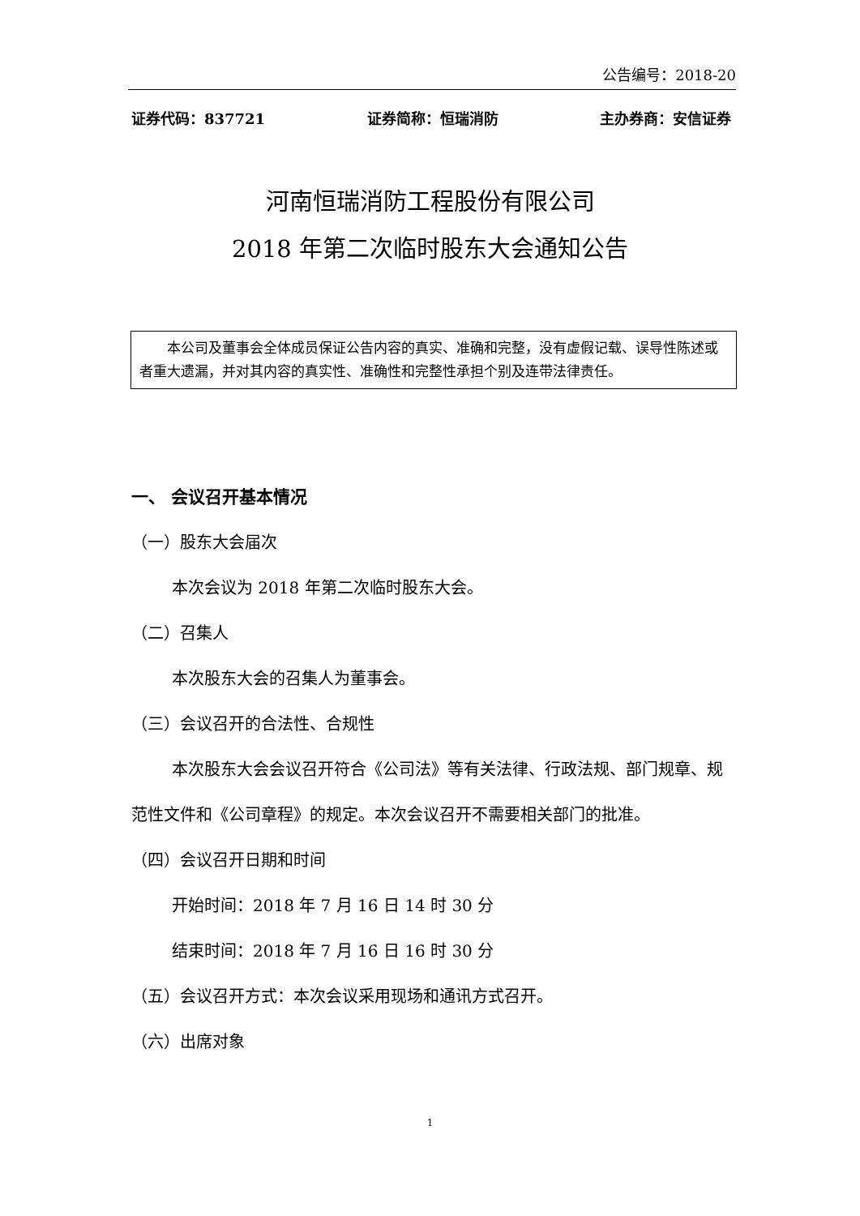公告编号：2018-20
证券代码：837721 证券简称：恒瑞消防 主办券商：安信证券
河南恒瑞消防工程股份有限公司
2018 年第二次临时股东大会通知公告
本公司及董事会全体成员保证公告内容的真实、准确和完整，没有虚假记载、误导性陈述或者重大遗漏，并对其内容的真实性、准确性和完整性承担个别及连带法律责任。
一、 会议召开基本情况
（一）股东大会届次
本次会议为 2018 年第二次临时股东大会。
（二）召集人
本次股东大会的召集人为董事会。
（三）会议召开的合法性、合规性
本次股东大会会议召开符合《公司法》等有关法律、行政法规、部门规章、规范性文件和《公司章程》的规定。本次会议召开不需要相关部门的批准。
（四）会议召开日期和时间
开始时间：2018 年 7 月 16 日 14 时 30 分
结束时间：2018 年 7 月 16 日 16 时 30 分
（五）会议召开方式：本次会议采用现场和通讯方式召开。
（六）出席对象
1